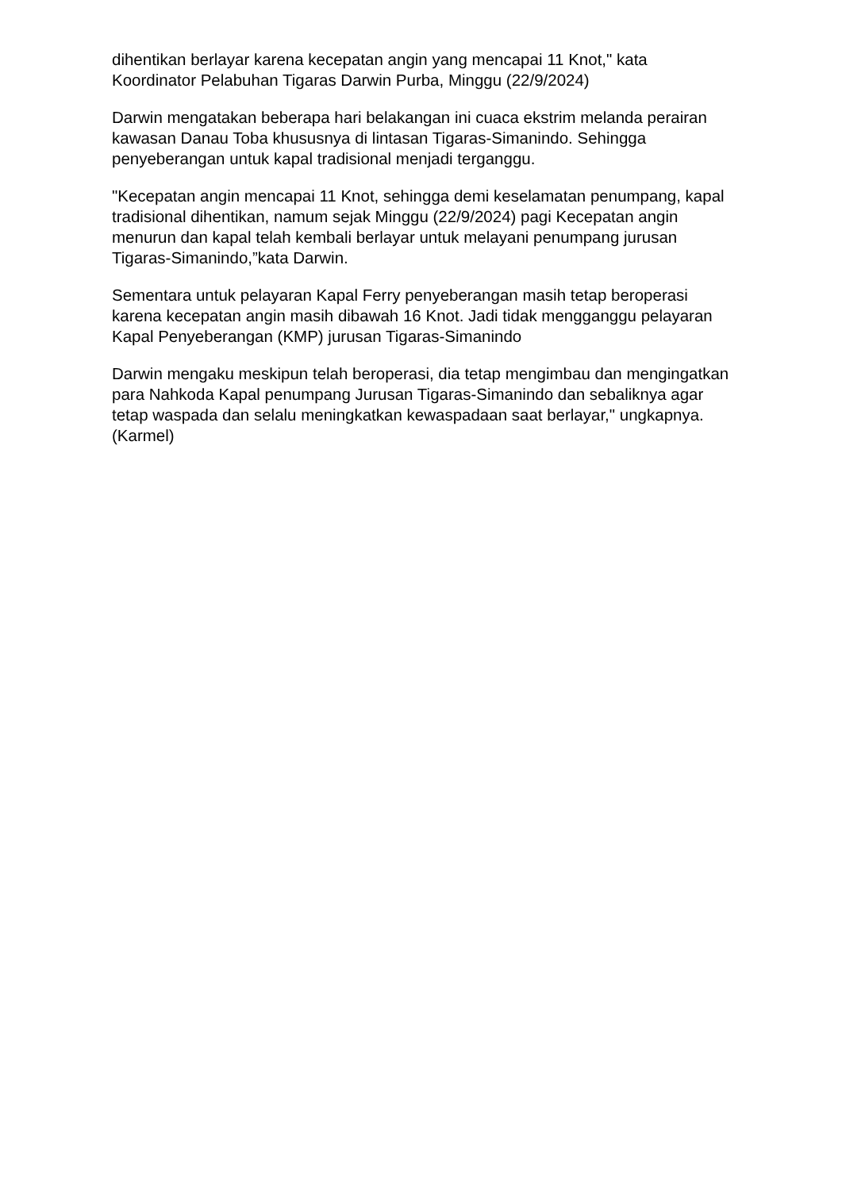dihentikan berlayar karena kecepatan angin yang mencapai 11 Knot," kata Koordinator Pelabuhan Tigaras Darwin Purba, Minggu (22/9/2024)
Darwin mengatakan beberapa hari belakangan ini cuaca ekstrim melanda perairan kawasan Danau Toba khususnya di lintasan Tigaras-Simanindo. Sehingga penyeberangan untuk kapal tradisional menjadi terganggu.
"Kecepatan angin mencapai 11 Knot, sehingga demi keselamatan penumpang, kapal tradisional dihentikan, namum sejak Minggu (22/9/2024) pagi Kecepatan angin menurun dan kapal telah kembali berlayar untuk melayani penumpang jurusan Tigaras-Simanindo,”kata Darwin.
Sementara untuk pelayaran Kapal Ferry penyeberangan masih tetap beroperasi karena kecepatan angin masih dibawah 16 Knot. Jadi tidak mengganggu pelayaran Kapal Penyeberangan (KMP) jurusan Tigaras-Simanindo
Darwin mengaku meskipun telah beroperasi, dia tetap mengimbau dan mengingatkan para Nahkoda Kapal penumpang Jurusan Tigaras-Simanindo dan sebaliknya agar tetap waspada dan selalu meningkatkan kewaspadaan saat berlayar," ungkapnya.(Karmel)